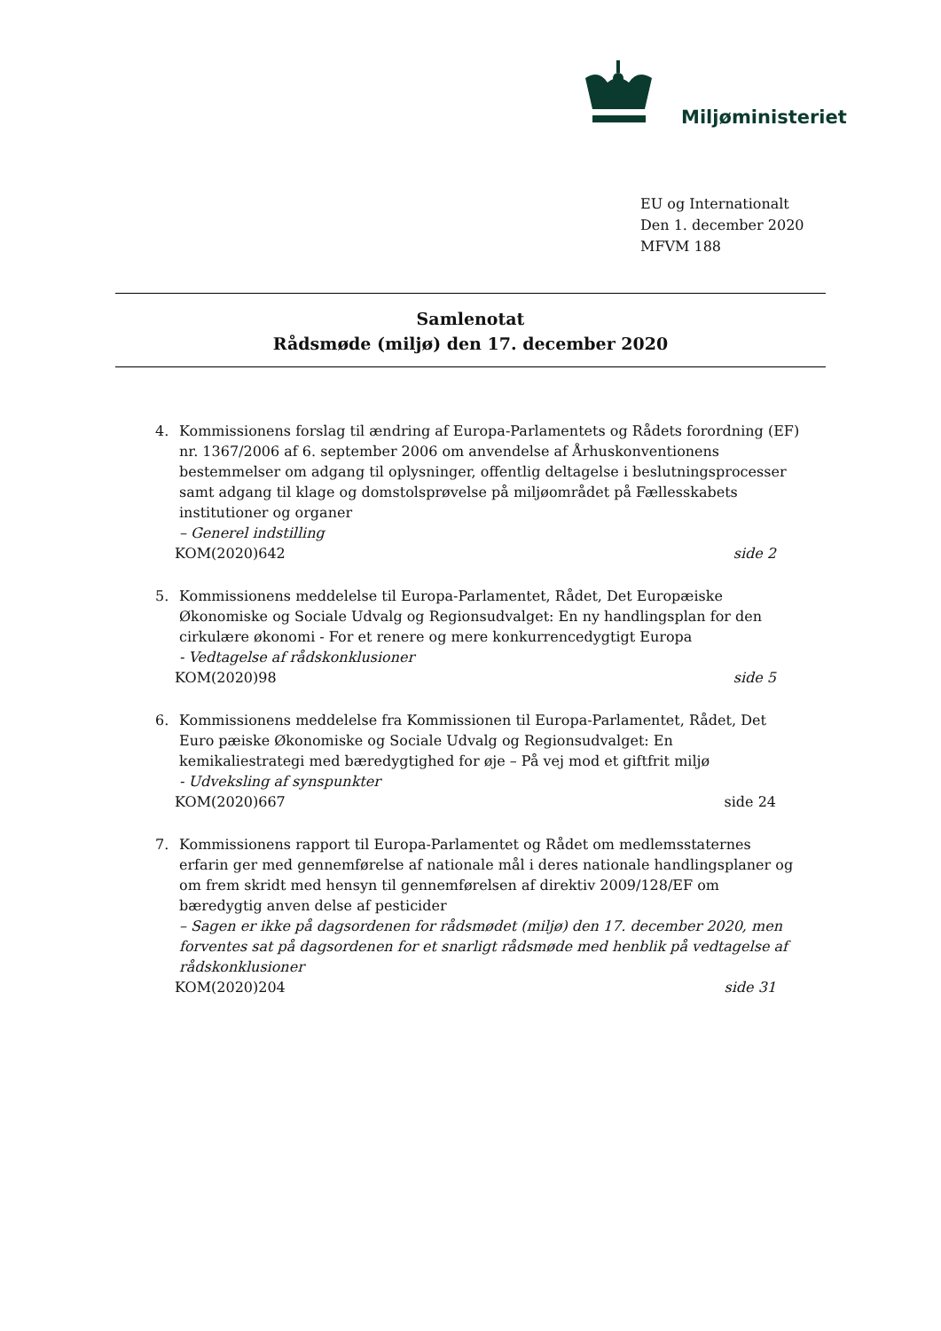Miljøministeriet
EU og Internationalt
Den 1. december 2020
MFVM 188
Samlenotat
Rådsmøde (miljø) den 17. december 2020
4. Kommissionens forslag til ændring af Europa-Parlamentets og Rådets forordning (EF) nr. 1367/2006 af 6. september 2006 om anvendelse af Århuskonventionens bestemmelser om adgang til oplysninger, offentlig deltagelse i beslutningsprocesser samt adgang til klage og domstolsprøvelse på miljøområdet på Fællesskabets institutioner og organer
– Generel indstilling
KOM(2020)642 side 2
5. Kommissionens meddelelse til Europa-Parlamentet, Rådet, Det Europæiske Økonomiske og Sociale Udvalg og Regionsudvalget: En ny handlingsplan for den cirkulære økonomi - For et renere og mere konkurrencedygtigt Europa
- Vedtagelse af rådskonklusioner
KOM(2020)98 side 5
6. Kommissionens meddelelse fra Kommissionen til Europa-Parlamentet, Rådet, Det Euro pæiske Økonomiske og Sociale Udvalg og Regionsudvalget: En kemikaliestrategi med bæredygtighed for øje – På vej mod et giftfrit miljø
- Udveksling af synspunkter
KOM(2020)667 side 24
7. Kommissionens rapport til Europa-Parlamentet og Rådet om medlemsstaternes erfarin ger med gennemførelse af nationale mål i deres nationale handlingsplaner og om frem skridt med hensyn til gennemførelsen af direktiv 2009/128/EF om bæredygtig anven delse af pesticider
– Sagen er ikke på dagsordenen for rådsmødet (miljø) den 17. december 2020, men forventes sat på dagsordenen for et snarligt rådsmøde med henblik på vedtagelse af rådskonklusioner
KOM(2020)204 side 31